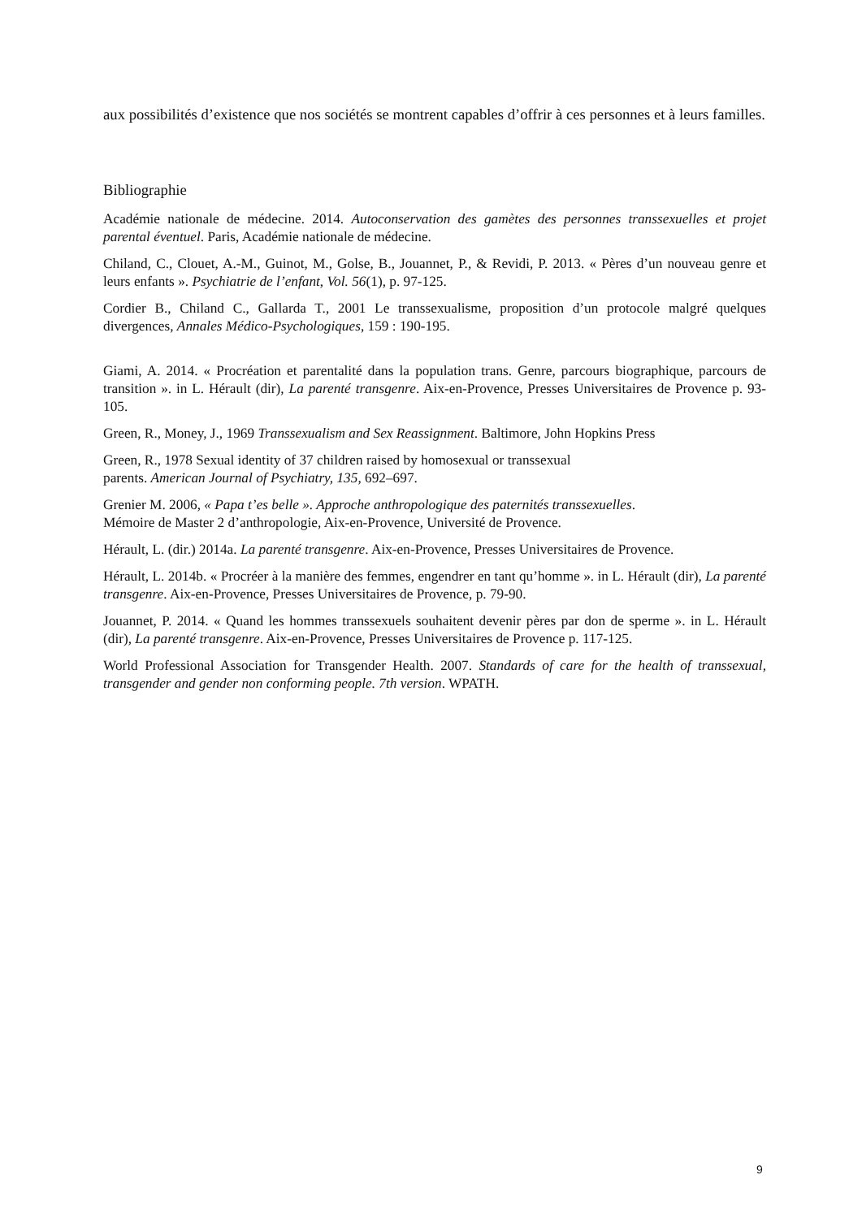aux possibilités d’existence que nos sociétés se montrent capables d’offrir à ces personnes et à leurs familles.
Bibliographie
Académie nationale de médecine. 2014. Autoconservation des gamètes des personnes transsexuelles et projet parental éventuel. Paris, Académie nationale de médecine.
Chiland, C., Clouet, A.-M., Guinot, M., Golse, B., Jouannet, P., & Revidi, P. 2013. « Pères d’un nouveau genre et leurs enfants ». Psychiatrie de l’enfant, Vol. 56(1), p. 97-125.
Cordier B., Chiland C., Gallarda T., 2001 Le transsexualisme, proposition d’un protocole malgré quelques divergences, Annales Médico-Psychologiques, 159 : 190-195.
Giami, A. 2014. « Procréation et parentalité dans la population trans. Genre, parcours biographique, parcours de transition ». in L. Hérault (dir), La parenté transgenre. Aix-en-Provence, Presses Universitaires de Provence p. 93-105.
Green, R., Money, J., 1969 Transsexualism and Sex Reassignment. Baltimore, John Hopkins Press
Green, R., 1978 Sexual identity of 37 children raised by homosexual or transsexual
parents. American Journal of Psychiatry, 135, 692–697.
Grenier M. 2006, « Papa t’es belle ». Approche anthropologique des paternités transsexuelles.
Mémoire de Master 2 d’anthropologie, Aix-en-Provence, Université de Provence.
Hérault, L. (dir.) 2014a. La parenté transgenre. Aix-en-Provence, Presses Universitaires de Provence.
Hérault, L. 2014b. « Procréer à la manière des femmes, engendrer en tant qu’homme ». in L. Hérault (dir), La parenté transgenre. Aix-en-Provence, Presses Universitaires de Provence, p. 79-90.
Jouannet, P. 2014. « Quand les hommes transsexuels souhaitent devenir pères par don de sperme ». in L. Hérault (dir), La parenté transgenre. Aix-en-Provence, Presses Universitaires de Provence p. 117-125.
World Professional Association for Transgender Health. 2007. Standards of care for the health of transsexual, transgender and gender non conforming people. 7th version. WPATH.
9